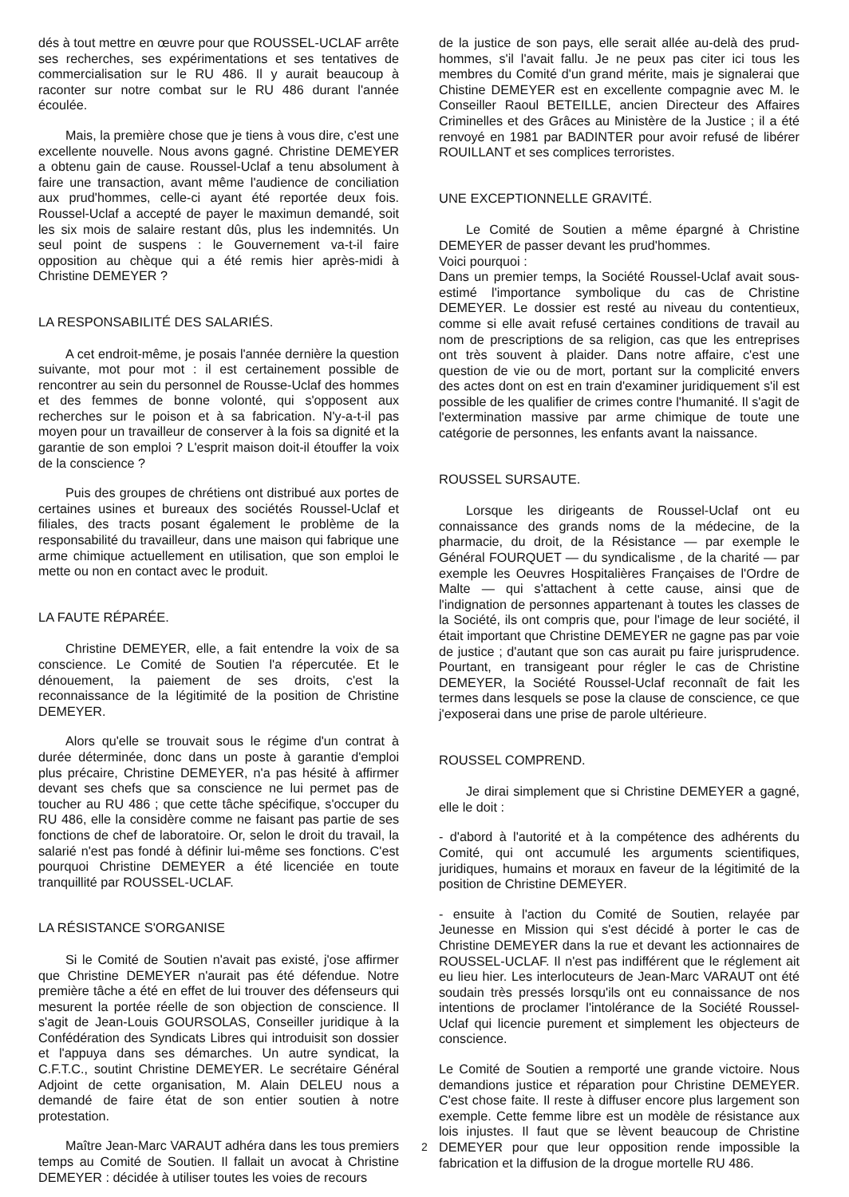dés à tout mettre en œuvre pour que ROUSSEL-UCLAF arrête ses recherches, ses expérimentations et ses tentatives de commercialisation sur le RU 486. Il y aurait beaucoup à raconter sur notre combat sur le RU 486 durant l'année écoulée.
Mais, la première chose que je tiens à vous dire, c'est une excellente nouvelle. Nous avons gagné. Christine DEMEYER a obtenu gain de cause. Roussel-Uclaf a tenu absolument à faire une transaction, avant même l'audience de conciliation aux prud'hommes, celle-ci ayant été reportée deux fois. Roussel-Uclaf a accepté de payer le maximun demandé, soit les six mois de salaire restant dûs, plus les indemnités. Un seul point de suspens : le Gouvernement va-t-il faire opposition au chèque qui a été remis hier après-midi à Christine DEMEYER ?
LA RESPONSABILITÉ DES SALARIÉS.
A cet endroit-même, je posais l'année dernière la question suivante, mot pour mot : il est certainement possible de rencontrer au sein du personnel de Rousse-Uclaf des hommes et des femmes de bonne volonté, qui s'opposent aux recherches sur le poison et à sa fabrication. N'y-a-t-il pas moyen pour un travailleur de conserver à la fois sa dignité et la garantie de son emploi ? L'esprit maison doit-il étouffer la voix de la conscience ?
Puis des groupes de chrétiens ont distribué aux portes de certaines usines et bureaux des sociétés Roussel-Uclaf et filiales, des tracts posant également le problème de la responsabilité du travailleur, dans une maison qui fabrique une arme chimique actuellement en utilisation, que son emploi le mette ou non en contact avec le produit.
LA FAUTE RÉPARÉE.
Christine DEMEYER, elle, a fait entendre la voix de sa conscience. Le Comité de Soutien l'a répercutée. Et le dénouement, la paiement de ses droits, c'est la reconnaissance de la légitimité de la position de Christine DEMEYER.
Alors qu'elle se trouvait sous le régime d'un contrat à durée déterminée, donc dans un poste à garantie d'emploi plus précaire, Christine DEMEYER, n'a pas hésité à affirmer devant ses chefs que sa conscience ne lui permet pas de toucher au RU 486 ; que cette tâche spécifique, s'occuper du RU 486, elle la considère comme ne faisant pas partie de ses fonctions de chef de laboratoire. Or, selon le droit du travail, la salarié n'est pas fondé à définir lui-même ses fonctions. C'est pourquoi Christine DEMEYER a été licenciée en toute tranquillité par ROUSSEL-UCLAF.
LA RÉSISTANCE S'ORGANISE
Si le Comité de Soutien n'avait pas existé, j'ose affirmer que Christine DEMEYER n'aurait pas été défendue. Notre première tâche a été en effet de lui trouver des défenseurs qui mesurent la portée réelle de son objection de conscience. Il s'agit de Jean-Louis GOURSOLAS, Conseiller juridique à la Confédération des Syndicats Libres qui introduisit son dossier et l'appuya dans ses démarches. Un autre syndicat, la C.F.T.C., soutint Christine DEMEYER. Le secrétaire Général Adjoint de cette organisation, M. Alain DELEU nous a demandé de faire état de son entier soutien à notre protestation.
Maître Jean-Marc VARAUT adhéra dans les tous premiers temps au Comité de Soutien. Il fallait un avocat à Christine DEMEYER : décidée à utiliser toutes les voies de recours
de la justice de son pays, elle serait allée au-delà des prud-hommes, s'il l'avait fallu. Je ne peux pas citer ici tous les membres du Comité d'un grand mérite, mais je signalerai que Chistine DEMEYER est en excellente compagnie avec M. le Conseiller Raoul BETEILLE, ancien Directeur des Affaires Criminelles et des Grâces au Ministère de la Justice ; il a été renvoyé en 1981 par BADINTER pour avoir refusé de libérer ROUILLANT et ses complices terroristes.
UNE EXCEPTIONNELLE GRAVITÉ.
Le Comité de Soutien a même épargné à Christine DEMEYER de passer devant les prud'hommes.
Voici pourquoi :
Dans un premier temps, la Société Roussel-Uclaf avait sous-estimé l'importance symbolique du cas de Christine DEMEYER. Le dossier est resté au niveau du contentieux, comme si elle avait refusé certaines conditions de travail au nom de prescriptions de sa religion, cas que les entreprises ont très souvent à plaider. Dans notre affaire, c'est une question de vie ou de mort, portant sur la complicité envers des actes dont on est en train d'examiner juridiquement s'il est possible de les qualifier de crimes contre l'humanité. Il s'agit de l'extermination massive par arme chimique de toute une catégorie de personnes, les enfants avant la naissance.
ROUSSEL SURSAUTE.
Lorsque les dirigeants de Roussel-Uclaf ont eu connaissance des grands noms de la médecine, de la pharmacie, du droit, de la Résistance — par exemple le Général FOURQUET — du syndicalisme , de la charité — par exemple les Oeuvres Hospitalières Françaises de l'Ordre de Malte — qui s'attachent à cette cause, ainsi que de l'indignation de personnes appartenant à toutes les classes de la Société, ils ont compris que, pour l'image de leur société, il était important que Christine DEMEYER ne gagne pas par voie de justice ; d'autant que son cas aurait pu faire jurisprudence. Pourtant, en transigeant pour régler le cas de Christine DEMEYER, la Société Roussel-Uclaf reconnaît de fait les termes dans lesquels se pose la clause de conscience, ce que j'exposerai dans une prise de parole ultérieure.
ROUSSEL COMPREND.
Je dirai simplement que si Christine DEMEYER a gagné, elle le doit :
- d'abord à l'autorité et à la compétence des adhérents du Comité, qui ont accumulé les arguments scientifiques, juridiques, humains et moraux en faveur de la légitimité de la position de Christine DEMEYER.
- ensuite à l'action du Comité de Soutien, relayée par Jeunesse en Mission qui s'est décidé à porter le cas de Christine DEMEYER dans la rue et devant les actionnaires de ROUSSEL-UCLAF. Il n'est pas indifférent que le réglement ait eu lieu hier. Les interlocuteurs de Jean-Marc VARAUT ont été soudain très pressés lorsqu'ils ont eu connaissance de nos intentions de proclamer l'intolérance de la Société Roussel-Uclaf qui licencie purement et simplement les objecteurs de conscience.
Le Comité de Soutien a remporté une grande victoire. Nous demandions justice et réparation pour Christine DEMEYER. C'est chose faite. Il reste à diffuser encore plus largement son exemple. Cette femme libre est un modèle de résistance aux lois injustes. Il faut que se lèvent beaucoup de Christine DEMEYER pour que leur opposition rende impossible la fabrication et la diffusion de la drogue mortelle RU 486.
2